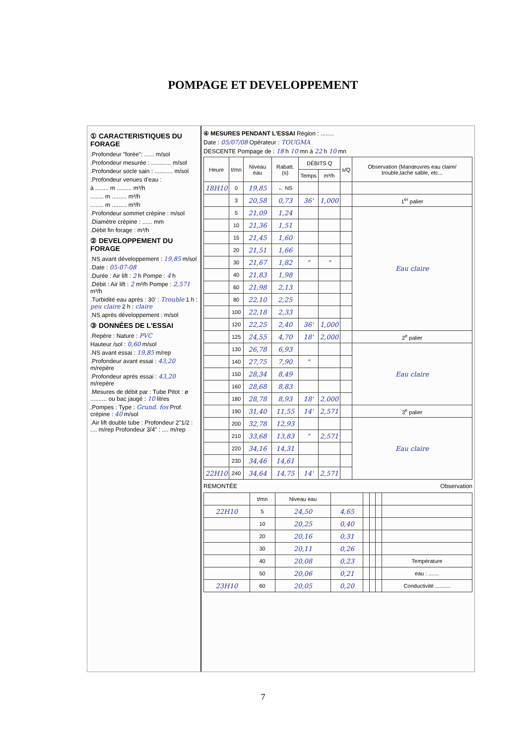POMPAGE ET DEVELOPPEMENT
① CARACTERISTIQUES DU FORAGE
.Profondeur "forée": ...... m/sol
.Profondeur mesurée : ............ m/sol
.Profondeur socle sain : ........... m/sol
.Profondeur venues d'eau :
à ........ m ......... m³/h
........ m ......... m³/h
........ m ......... m³/h
.Profondeur sommet crépine : m/sol
.Diamètre crépine : ...... mm
.Débit fin forage : m³/h
② DEVELOPPEMENT DU FORAGE
.NS avant développement : 19,85 m/sol
.Date : 05-07-08
.Durée : Air lift : 2 h Pompe : 4 h
.Débit : Air lift : 2 m³/h Pompe : 2,571 m³/h
.Turbidité eau après : 30' : Trouble 1 h : peu claire 2 h : claire
.NS après développement : m/sol
③ DONNÉES DE L'ESSAI
.Repère : Nature : PVC
Hauteur /sol : 0,60 m/sol
.NS avant essai : 19,85 m/rep
.Profondeur avant essai : 43,20 m/repère
.Profondeur après essai : 43,20 m/repère
.Mesures de débit par : Tube Pitot : ø .......... ou bac jaugé : 10 litres
.Pompes : Type : Grund. fos Prof. crépine : 40 m/sol
.Air lift double tube : Profondeur 2"1/2 : .... m/rep Profondeur 3/4" : .... m/rep
④ MESURES PENDANT L'ESSAI Région : ........
Date : 05/07/08 Opérateur : TOUGMA
DESCENTE Pompage de : 18 h 10 mn à 22 h 10 mn
| Heure | t/mn | Niveau eau | Rabatt. (s) | DÉBITS Q | | s/Q | Observation (Manœuvres eau claire/ trouble,tache sable, etc... |
| --- | --- | --- | --- | --- | --- | --- | --- |
| | | | | Temps | m³/h | | |
| 18H10 | 0 | 19,85 | ← NS | | | | |
| | 3 | 20,58 | 0,73 | 36' | 1,000 | | 1<sup>er</sup> palier |
| | 5 | 21,09 | 1,24 | | | | Eau claire |
| | 10 | 21,36 | 1,51 | | | | |
| | 15 | 21,45 | 1,60 | | | | |
| | 20 | 21,51 | 1,66 | | | | |
| | 30 | 21,67 | 1,82 | " | " | | |
| | 40 | 21,83 | 1,98 | | | | |
| | 60 | 21,98 | 2,13 | | | | |
| | 80 | 22,10 | 2,25 | | | | |
| | 100 | 22,18 | 2,33 | | | | |
| | 120 | 22,25 | 2,40 | 36' | 1,000 | | |
| | 125 | 24,55 | 4,70 | 18' | 2,000 | | 2<sup>e</sup> palier |
| | 130 | 26,78 | 6,93 | | | | Eau claire |
| | 140 | 27,75 | 7,90 | " | | | |
| | 150 | 28,34 | 8,49 | | | | |
| | 160 | 28,68 | 8,83 | | | | |
| | 180 | 28,78 | 8,93 | 18' | 2,000 | | |
| | 190 | 31,40 | 11,55 | 14' | 2,571 | | 3<sup>e</sup> palier |
| | 200 | 32,78 | 12,93 | | | | Eau claire |
| | 210 | 33,68 | 13,83 | " | 2,571 | | |
| | 220 | 34,16 | 14,31 | | | | |
| | 230 | 34,46 | 14,61 | | | | |
| 22H10 | 240 | 34,64 | 14,75 | 14' | 2,571 | | |
REMONTÉE Observation
| | t/mn | Niveau eau | | | | | |
| --- | --- | --- | --- | --- | --- | --- | --- |
| 22H10 | 5 | 24,50 | 4,65 | | | | |
| | 10 | 20,25 | 0,40 | | | | |
| | 20 | 20,16 | 0,31 | | | | |
| | 30 | 20,11 | 0,26 | | | | |
| | 40 | 20,08 | 0,23 | | | | Température |
| | 50 | 20,06 | 0,21 | | | | eau : ....... |
| 23H10 | 60 | 20,05 | 0,20 | | | | Conductivité .......... |
7